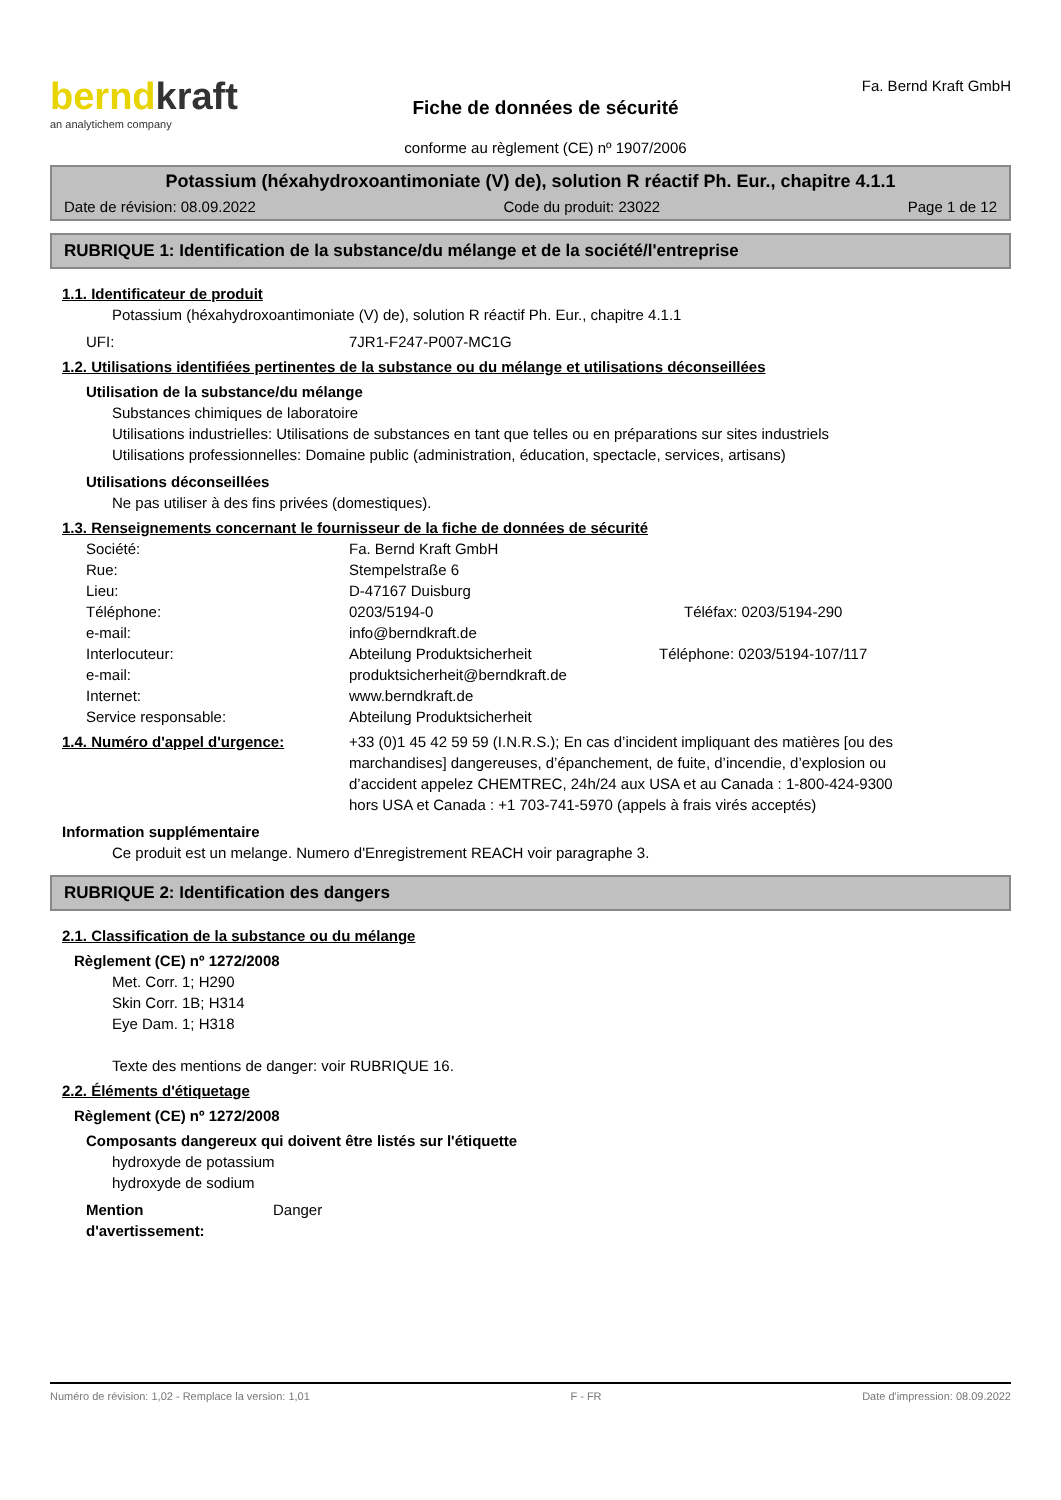berndkraft
an analytichem company
Fiche de données de sécurité
conforme au règlement (CE) nº 1907/2006
Fa. Bernd Kraft GmbH
Potassium (héxahydroxoantimoniate (V) de), solution R réactif Ph. Eur., chapitre 4.1.1
Date de révision: 08.09.2022 Code du produit: 23022 Page 1 de 12
RUBRIQUE 1: Identification de la substance/du mélange et de la société/l'entreprise
1.1. Identificateur de produit
Potassium (héxahydroxoantimoniate (V) de), solution R réactif Ph. Eur., chapitre 4.1.1
| UFI: | 7JR1-F247-P007-MC1G |
1.2. Utilisations identifiées pertinentes de la substance ou du mélange et utilisations déconseillées
Utilisation de la substance/du mélange
Substances chimiques de laboratoire
Utilisations industrielles: Utilisations de substances en tant que telles ou en préparations sur sites industriels
Utilisations professionnelles: Domaine public (administration, éducation, spectacle, services, artisans)
Utilisations déconseillées
Ne pas utiliser à des fins privées (domestiques).
1.3. Renseignements concernant le fournisseur de la fiche de données de sécurité
| Société: | Fa. Bernd Kraft GmbH | |
| Rue: | Stempelstraße 6 | |
| Lieu: | D-47167 Duisburg | |
| Téléphone: | 0203/5194-0 | Téléfax: 0203/5194-290 |
| e-mail: | info@berndkraft.de | |
| Interlocuteur: | Abteilung Produktsicherheit | Téléphone: 0203/5194-107/117 |
| e-mail: | produktsicherheit@berndkraft.de | |
| Internet: | www.berndkraft.de | |
| Service responsable: | Abteilung Produktsicherheit | |
| 1.4. Numéro d'appel d'urgence: | +33 (0)1 45 42 59 59 (I.N.R.S.); En cas d’incident impliquant des matières [ou des marchandises] dangereuses, d’épanchement, de fuite, d’incendie, d’explosion ou d’accident appelez CHEMTREC, 24h/24 aux USA et au Canada : 1-800-424-9300 hors USA et Canada : +1 703-741-5970 (appels à frais virés acceptés) |
Information supplémentaire
Ce produit est un melange. Numero d'Enregistrement REACH voir paragraphe 3.
RUBRIQUE 2: Identification des dangers
2.1. Classification de la substance ou du mélange
Règlement (CE) nº 1272/2008
Met. Corr. 1; H290
Skin Corr. 1B; H314
Eye Dam. 1; H318
Texte des mentions de danger: voir RUBRIQUE 16.
2.2. Éléments d'étiquetage
Règlement (CE) nº 1272/2008
Composants dangereux qui doivent être listés sur l'étiquette
hydroxyde de potassium
hydroxyde de sodium
| Mention d'avertissement: | Danger |
Numéro de révision: 1,02 - Remplace la version: 1,01 F - FR Date d'impression: 08.09.2022